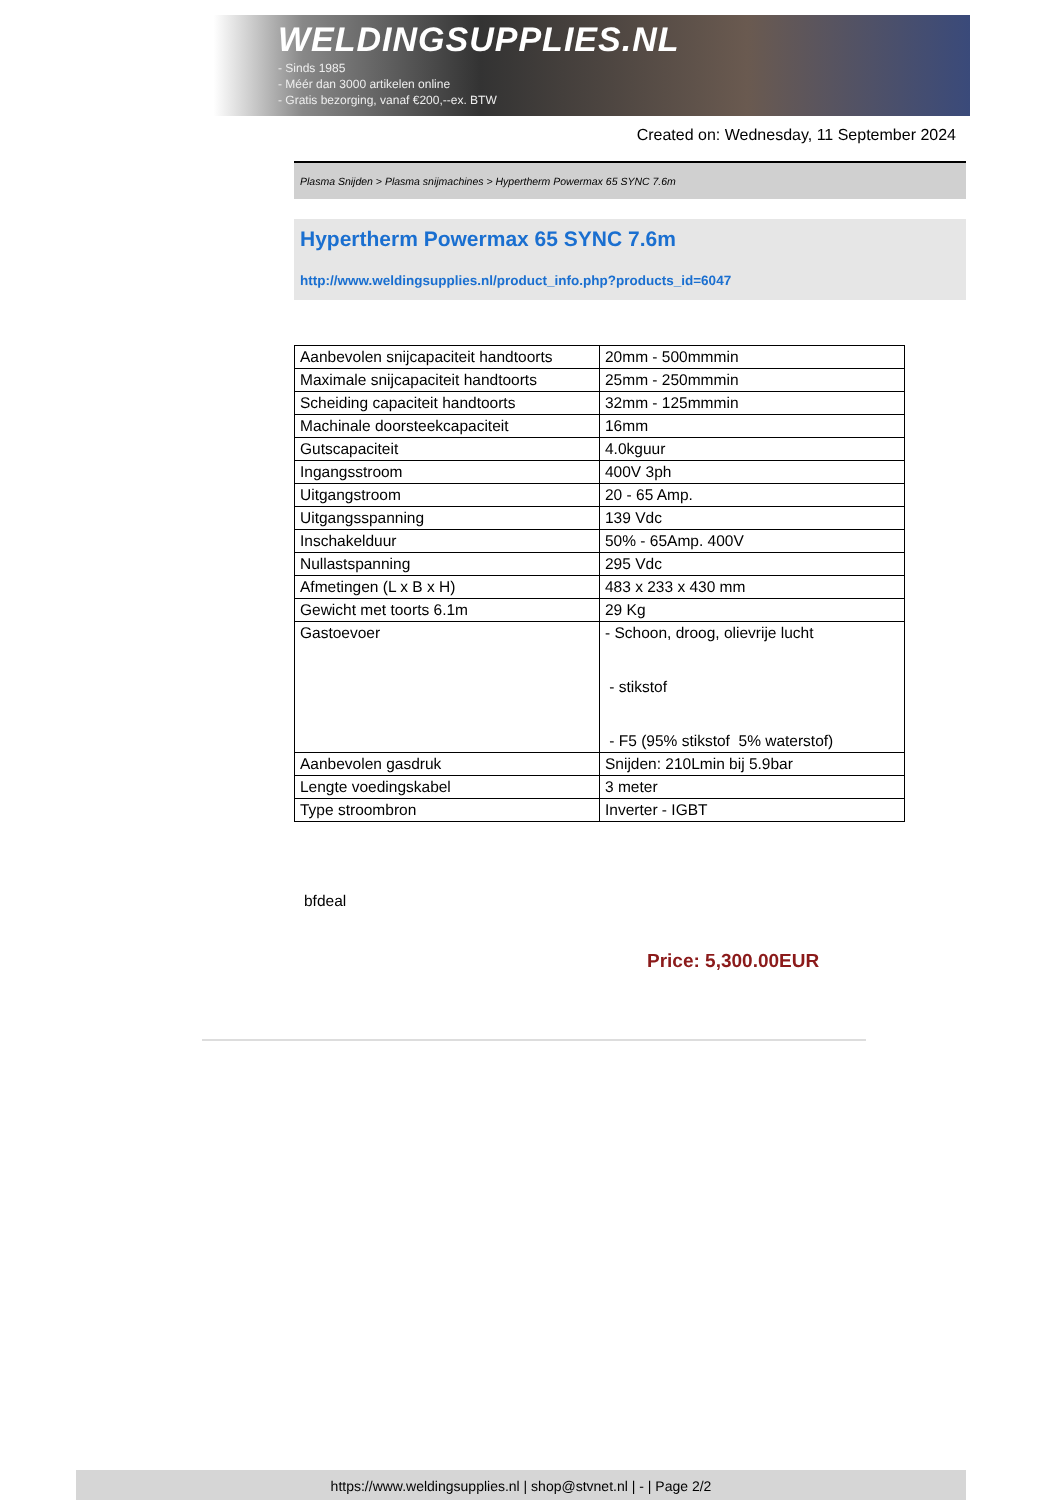WELDINGSUPPLIES.NL
- Sinds 1985
- Méér dan 3000 artikelen online
- Gratis bezorging, vanaf €200,--ex. BTW
Created on: Wednesday, 11 September 2024
Plasma Snijden > Plasma snijmachines > Hypertherm Powermax 65 SYNC 7.6m
Hypertherm Powermax 65 SYNC 7.6m
http://www.weldingsupplies.nl/product_info.php?products_id=6047
| Aanbevolen snijcapaciteit handtoorts | 20mm - 500mmmin |
| Maximale snijcapaciteit handtoorts | 25mm - 250mmmin |
| Scheiding capaciteit handtoorts | 32mm - 125mmmin |
| Machinale doorsteekcapaciteit | 16mm |
| Gutscapaciteit | 4.0kguur |
| Ingangsstroom | 400V 3ph |
| Uitgangstroom | 20 - 65 Amp. |
| Uitgangsspanning | 139 Vdc |
| Inschakelduur | 50% - 65Amp. 400V |
| Nullastspanning | 295 Vdc |
| Afmetingen (L x B x H) | 483 x 233 x 430 mm |
| Gewicht met toorts 6.1m | 29 Kg |
| Gastoevoer | - Schoon, droog, olievrije lucht - stikstof - F5 (95% stikstof 5% waterstof) |
| Aanbevolen gasdruk | Snijden: 210Lmin bij 5.9bar |
| Lengte voedingskabel | 3 meter |
| Type stroombron | Inverter - IGBT |
bfdeal
Price: 5,300.00EUR
https://www.weldingsupplies.nl | shop@stvnet.nl | - | Page 2/2